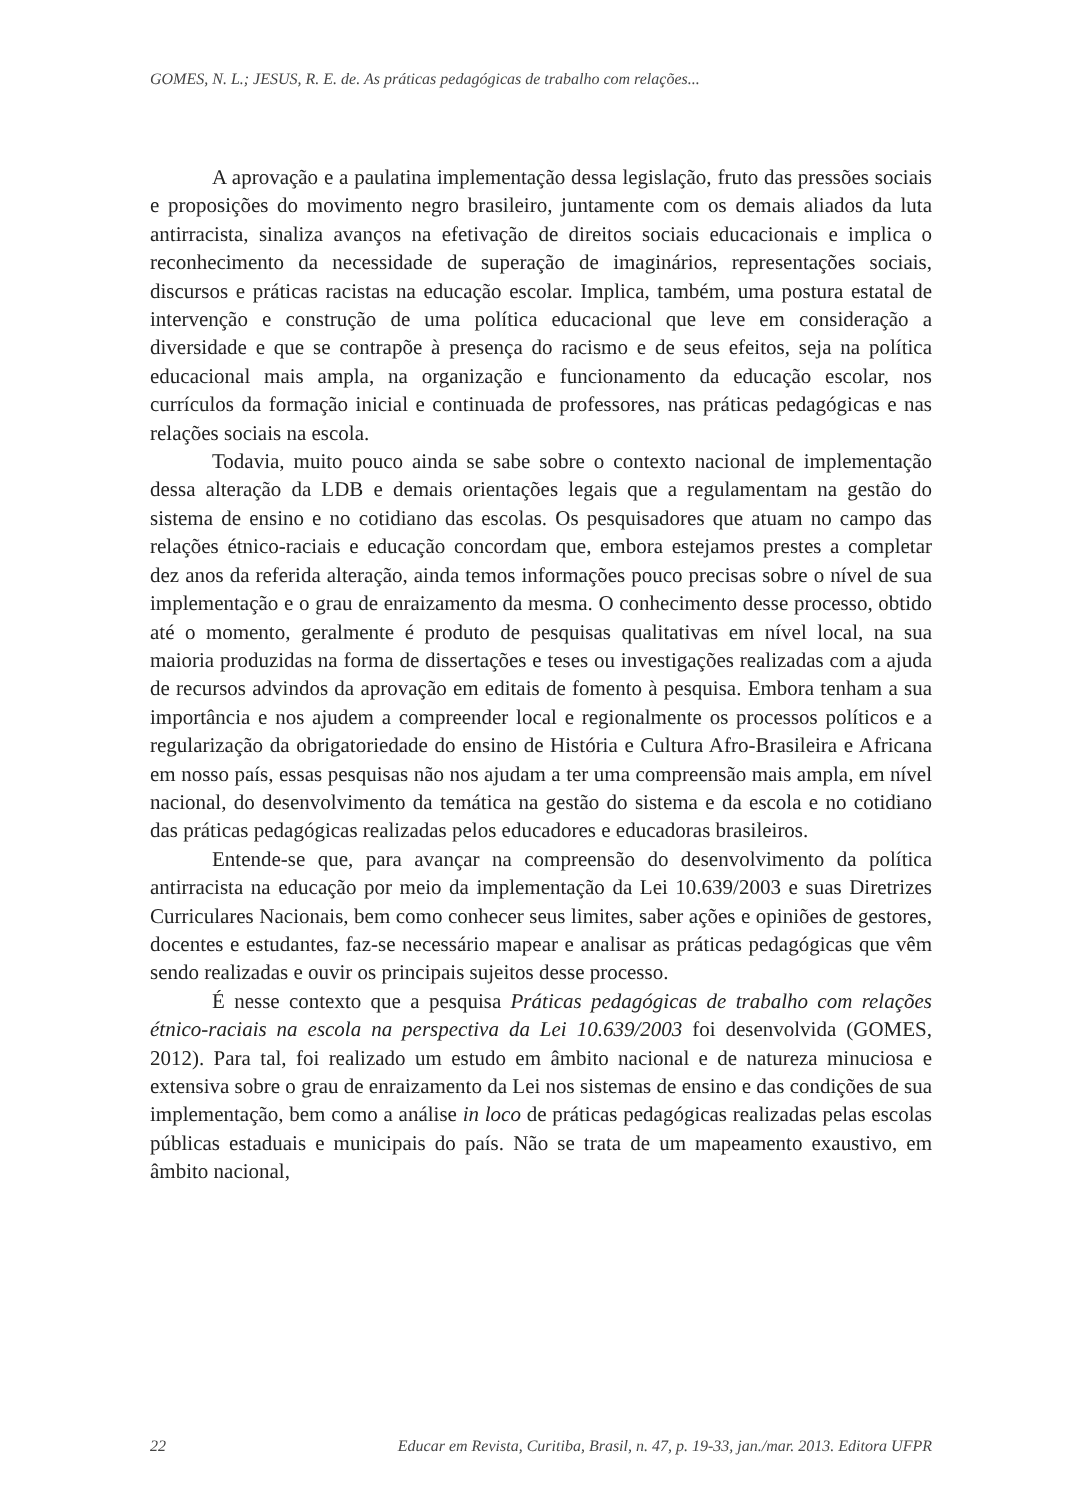GOMES, N. L.; JESUS, R. E. de. As práticas pedagógicas de trabalho com relações...
A aprovação e a paulatina implementação dessa legislação, fruto das pressões sociais e proposições do movimento negro brasileiro, juntamente com os demais aliados da luta antirracista, sinaliza avanços na efetivação de direitos sociais educacionais e implica o reconhecimento da necessidade de superação de imaginários, representações sociais, discursos e práticas racistas na educação escolar. Implica, também, uma postura estatal de intervenção e construção de uma política educacional que leve em consideração a diversidade e que se contrapõe à presença do racismo e de seus efeitos, seja na política educacional mais ampla, na organização e funcionamento da educação escolar, nos currículos da formação inicial e continuada de professores, nas práticas pedagógicas e nas relações sociais na escola.
Todavia, muito pouco ainda se sabe sobre o contexto nacional de implementação dessa alteração da LDB e demais orientações legais que a regulamentam na gestão do sistema de ensino e no cotidiano das escolas. Os pesquisadores que atuam no campo das relações étnico-raciais e educação concordam que, embora estejamos prestes a completar dez anos da referida alteração, ainda temos informações pouco precisas sobre o nível de sua implementação e o grau de enraizamento da mesma. O conhecimento desse processo, obtido até o momento, geralmente é produto de pesquisas qualitativas em nível local, na sua maioria produzidas na forma de dissertações e teses ou investigações realizadas com a ajuda de recursos advindos da aprovação em editais de fomento à pesquisa. Embora tenham a sua importância e nos ajudem a compreender local e regionalmente os processos políticos e a regularização da obrigatoriedade do ensino de História e Cultura Afro-Brasileira e Africana em nosso país, essas pesquisas não nos ajudam a ter uma compreensão mais ampla, em nível nacional, do desenvolvimento da temática na gestão do sistema e da escola e no cotidiano das práticas pedagógicas realizadas pelos educadores e educadoras brasileiros.
Entende-se que, para avançar na compreensão do desenvolvimento da política antirracista na educação por meio da implementação da Lei 10.639/2003 e suas Diretrizes Curriculares Nacionais, bem como conhecer seus limites, saber ações e opiniões de gestores, docentes e estudantes, faz-se necessário mapear e analisar as práticas pedagógicas que vêm sendo realizadas e ouvir os principais sujeitos desse processo.
É nesse contexto que a pesquisa Práticas pedagógicas de trabalho com relações étnico-raciais na escola na perspectiva da Lei 10.639/2003 foi desenvolvida (GOMES, 2012). Para tal, foi realizado um estudo em âmbito nacional e de natureza minuciosa e extensiva sobre o grau de enraizamento da Lei nos sistemas de ensino e das condições de sua implementação, bem como a análise in loco de práticas pedagógicas realizadas pelas escolas públicas estaduais e municipais do país. Não se trata de um mapeamento exaustivo, em âmbito nacional,
22 Educar em Revista, Curitiba, Brasil, n. 47, p. 19-33, jan./mar. 2013. Editora UFPR